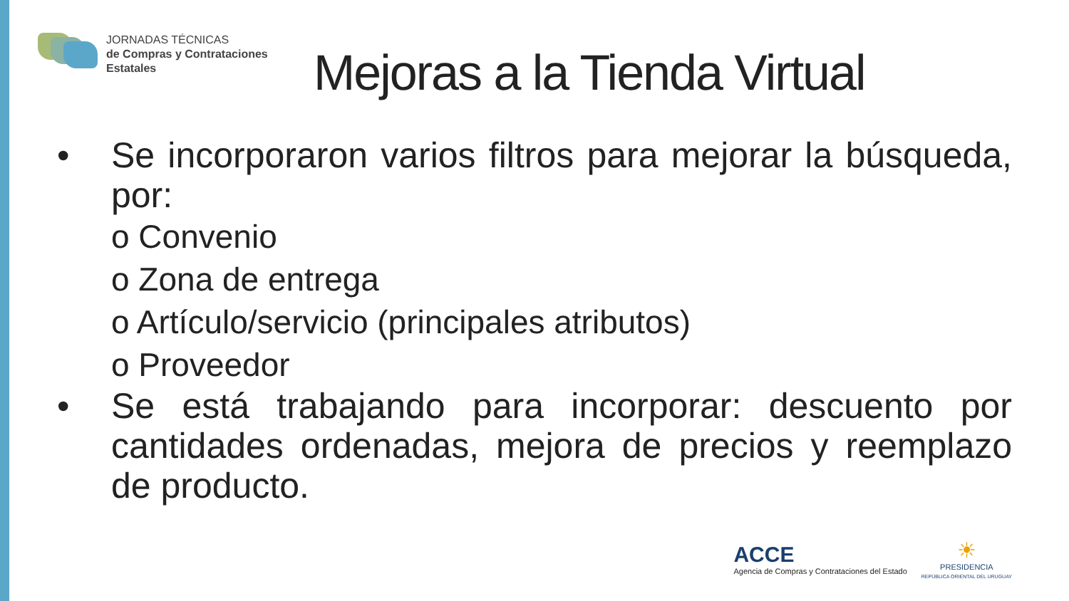JORNADAS TÉCNICAS
de Compras y Contrataciones
Estatales
Mejoras a la Tienda Virtual
• Se incorporaron varios filtros para mejorar la búsqueda, por:
o Convenio
o Zona de entrega
o Artículo/servicio (principales atributos)
o Proveedor
• Se está trabajando para incorporar: descuento por cantidades ordenadas, mejora de precios y reemplazo de producto.
ACCE
Agencia de Compras y Contrataciones del Estado
☀
PRESIDENCIA
REPÚBLICA ORIENTAL DEL URUGUAY